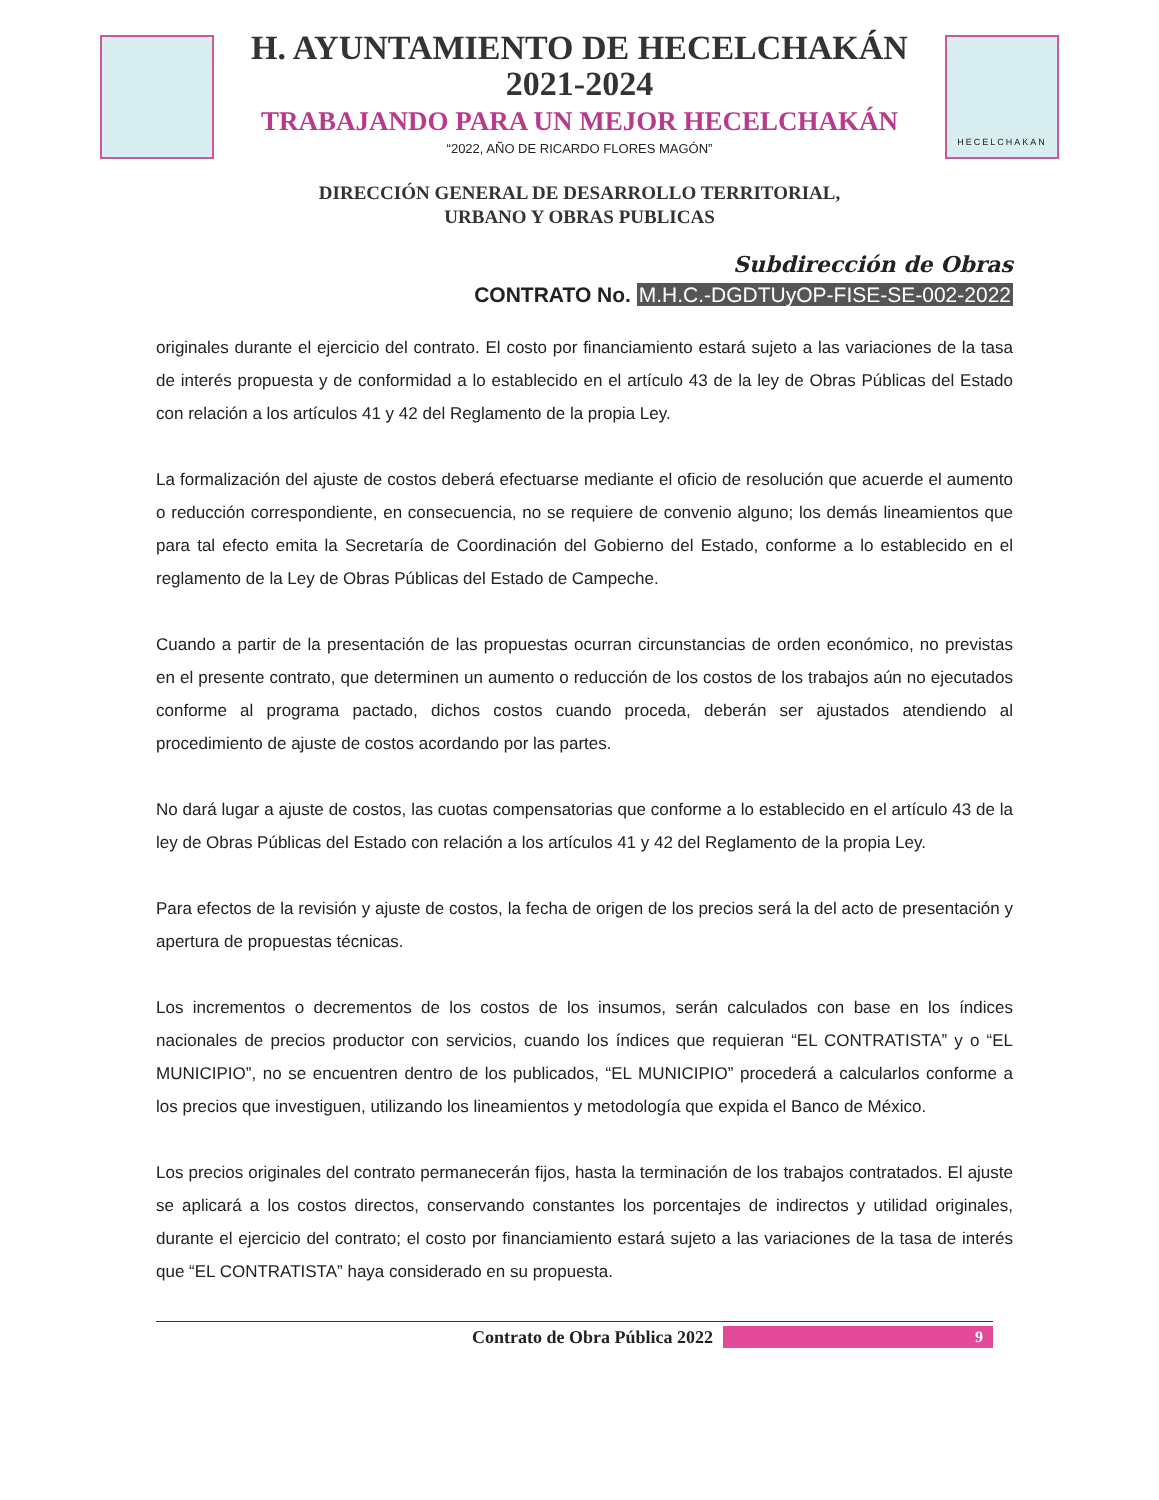H. AYUNTAMIENTO DE HECELCHAKÁN
2021-2024
TRABAJANDO PARA UN MEJOR HECELCHAKÁN
“2022, AÑO DE RICARDO FLORES MAGÓN”
HECELCHAKAN
DIRECCIÓN GENERAL DE DESARROLLO TERRITORIAL,
URBANO Y OBRAS PUBLICAS
Subdirección de Obras
CONTRATO No. M.H.C.-DGDTUyOP-FISE-SE-002-2022
originales durante el ejercicio del contrato. El costo por financiamiento estará sujeto a las variaciones de la tasa de interés propuesta y de conformidad a lo establecido en el artículo 43 de la ley de Obras Públicas del Estado con relación a los artículos 41 y 42 del Reglamento de la propia Ley.
La formalización del ajuste de costos deberá efectuarse mediante el oficio de resolución que acuerde el aumento o reducción correspondiente, en consecuencia, no se requiere de convenio alguno; los demás lineamientos que para tal efecto emita la Secretaría de Coordinación del Gobierno del Estado, conforme a lo establecido en el reglamento de la Ley de Obras Públicas del Estado de Campeche.
Cuando a partir de la presentación de las propuestas ocurran circunstancias de orden económico, no previstas en el presente contrato, que determinen un aumento o reducción de los costos de los trabajos aún no ejecutados conforme al programa pactado, dichos costos cuando proceda, deberán ser ajustados atendiendo al procedimiento de ajuste de costos acordando por las partes.
No dará lugar a ajuste de costos, las cuotas compensatorias que conforme a lo establecido en el artículo 43 de la ley de Obras Públicas del Estado con relación a los artículos 41 y 42 del Reglamento de la propia Ley.
Para efectos de la revisión y ajuste de costos, la fecha de origen de los precios será la del acto de presentación y apertura de propuestas técnicas.
Los incrementos o decrementos de los costos de los insumos, serán calculados con base en los índices nacionales de precios productor con servicios, cuando los índices que requieran “EL CONTRATISTA” y o “EL MUNICIPIO”, no se encuentren dentro de los publicados, “EL MUNICIPIO” procederá a calcularlos conforme a los precios que investiguen, utilizando los lineamientos y metodología que expida el Banco de México.
Los precios originales del contrato permanecerán fijos, hasta la terminación de los trabajos contratados. El ajuste se aplicará a los costos directos, conservando constantes los porcentajes de indirectos y utilidad originales, durante el ejercicio del contrato; el costo por financiamiento estará sujeto a las variaciones de la tasa de interés que “EL CONTRATISTA” haya considerado en su propuesta.
Contrato de Obra Pública 2022 9